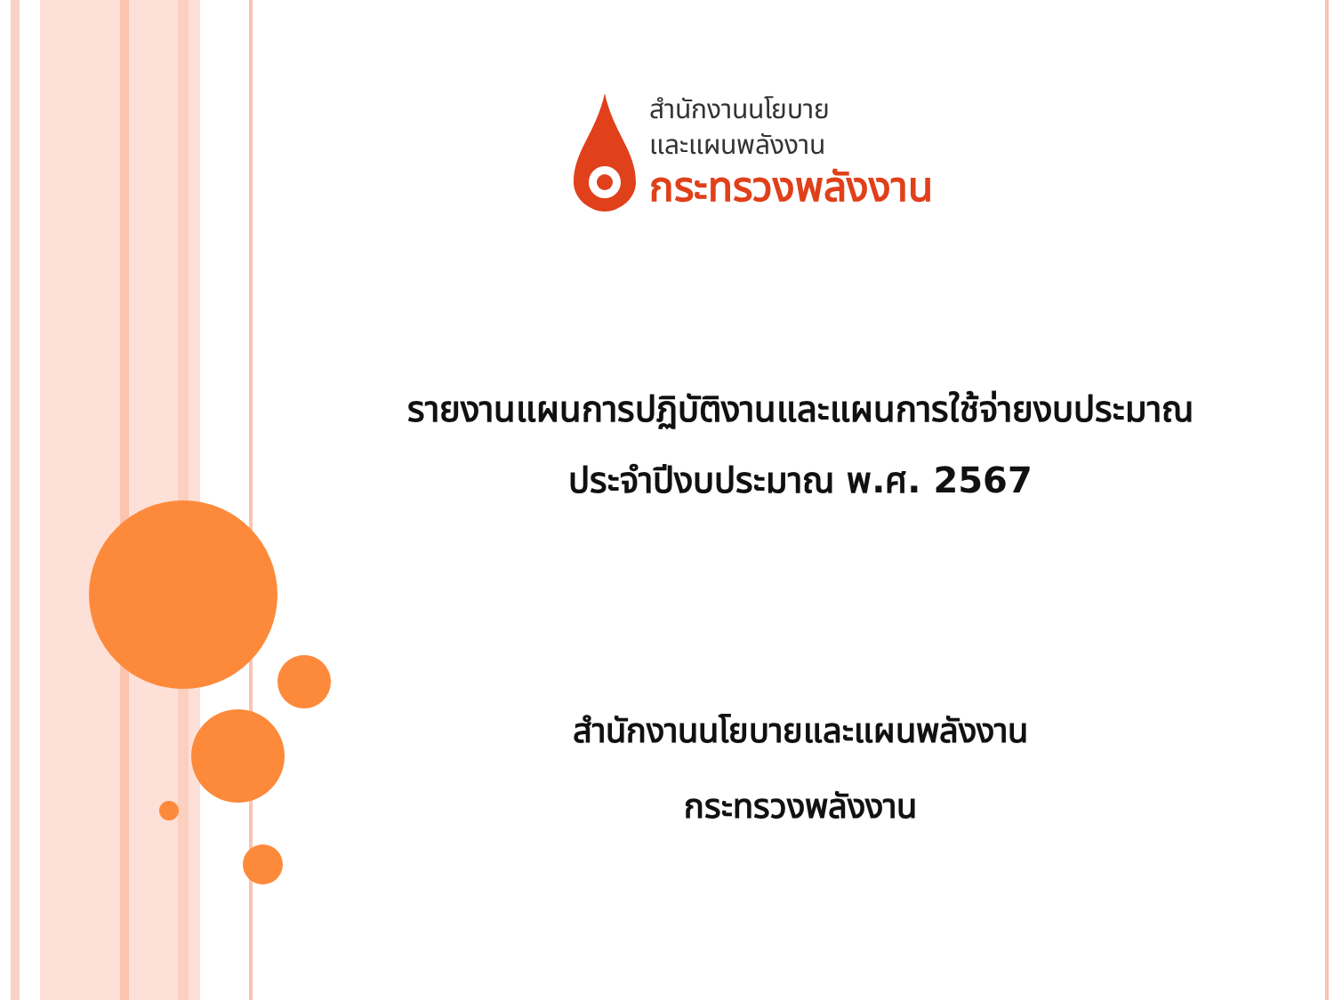สำนักงานนโยบาย
และแผนพลังงาน
กระทรวงพลังงาน
รายงานแผนการปฏิบัติงานและแผนการใช้จ่ายงบประมาณ
ประจำปีงบประมาณ พ.ศ. 2567
สำนักงานนโยบายและแผนพลังงาน
กระทรวงพลังงาน